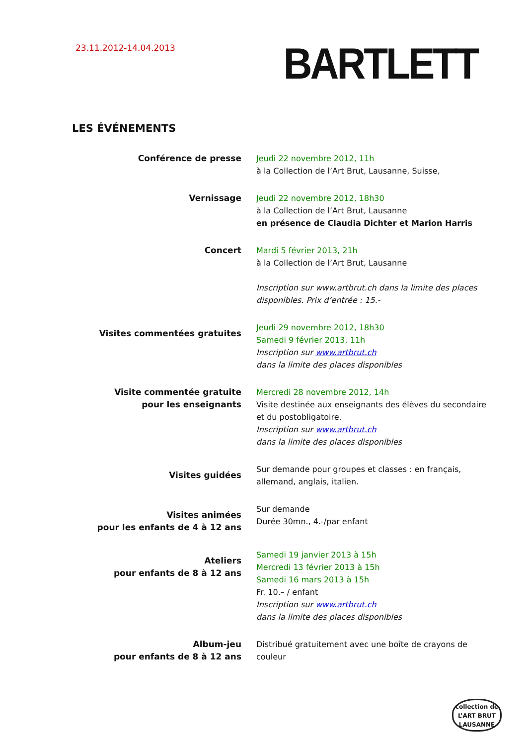23.11.2012-14.04.2013
BARTLETT
LES ÉVÉNEMENTS
Conférence de presse Jeudi 22 novembre 2012, 11h
à la Collection de l’Art Brut, Lausanne, Suisse,
Vernissage Jeudi 22 novembre 2012, 18h30
à la Collection de l’Art Brut, Lausanne
en présence de Claudia Dichter et Marion Harris
Concert Mardi 5 février 2013, 21h
à la Collection de l’Art Brut, Lausanne
Inscription sur www.artbrut.ch dans la limite des places disponibles. Prix d’entrée : 15.-
Visites commentées gratuites
Jeudi 29 novembre 2012, 18h30
Samedi 9 février 2013, 11h
Inscription sur www.artbrut.ch
dans la limite des places disponibles
Visite commentée gratuite
pour les enseignants
Mercredi 28 novembre 2012, 14h
Visite destinée aux enseignants des élèves du secondaire et du postobligatoire.
Inscription sur www.artbrut.ch
dans la limite des places disponibles
Visites guidées
Sur demande pour groupes et classes : en français, allemand, anglais, italien.
Visites animées
pour les enfants de 4 à 12 ans
Sur demande
Durée 30mn., 4.-/par enfant
Ateliers
pour enfants de 8 à 12 ans
Samedi 19 janvier 2013 à 15h
Mercredi 13 février 2013 à 15h
Samedi 16 mars 2013 à 15h
Fr. 10.– / enfant
Inscription sur www.artbrut.ch
dans la limite des places disponibles
Album-jeu
pour enfants de 8 à 12 ans
Distribué gratuitement avec une boîte de crayons de couleur
collection de
L’ART BRUT
LAUSANNE